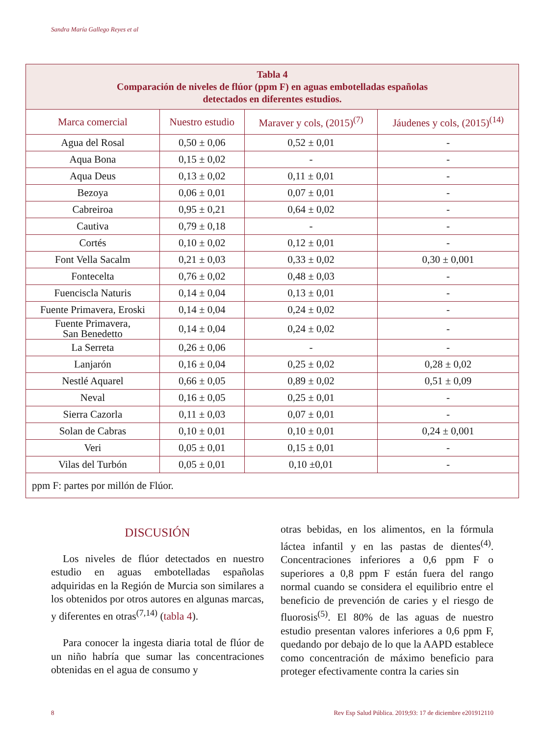Sandra María Gallego Reyes et al
| Tabla 4 Comparación de niveles de flúor (ppm F) en aguas embotelladas españolas detectados en diferentes estudios. | | | |
| Marca comercial | Nuestro estudio | Maraver y cols, (2015)<sup>(7)</sup> | Jáudenes y cols, (2015)<sup>(14)</sup> |
| Agua del Rosal | 0,50 ± 0,06 | 0,52 ± 0,01 | - |
| Aqua Bona | 0,15 ± 0,02 | - | - |
| Aqua Deus | 0,13 ± 0,02 | 0,11 ± 0,01 | - |
| Bezoya | 0,06 ± 0,01 | 0,07 ± 0,01 | - |
| Cabreiroa | 0,95 ± 0,21 | 0,64 ± 0,02 | - |
| Cautiva | 0,79 ± 0,18 | - | - |
| Cortés | 0,10 ± 0,02 | 0,12 ± 0,01 | - |
| Font Vella Sacalm | 0,21 ± 0,03 | 0,33 ± 0,02 | 0,30 ± 0,001 |
| Fontecelta | 0,76 ± 0,02 | 0,48 ± 0,03 | - |
| Fuenciscla Naturis | 0,14 ± 0,04 | 0,13 ± 0,01 | - |
| Fuente Primavera, Eroski | 0,14 ± 0,04 | 0,24 ± 0,02 | - |
| Fuente Primavera, San Benedetto | 0,14 ± 0,04 | 0,24 ± 0,02 | - |
| La Serreta | 0,26 ± 0,06 | - | - |
| Lanjarón | 0,16 ± 0,04 | 0,25 ± 0,02 | 0,28 ± 0,02 |
| Nestlé Aquarel | 0,66 ± 0,05 | 0,89 ± 0,02 | 0,51 ± 0,09 |
| Neval | 0,16 ± 0,05 | 0,25 ± 0,01 | - |
| Sierra Cazorla | 0,11 ± 0,03 | 0,07 ± 0,01 | - |
| Solan de Cabras | 0,10 ± 0,01 | 0,10 ± 0,01 | 0,24 ± 0,001 |
| Veri | 0,05 ± 0,01 | 0,15 ± 0,01 | - |
| Vilas del Turbón | 0,05 ± 0,01 | 0,10 ±0,01 | - |
| ppm F: partes por millón de Flúor. | | | |
DISCUSIÓN
Los niveles de flúor detectados en nuestro estudio en aguas embotelladas españolas adquiridas en la Región de Murcia son similares a los obtenidos por otros autores en algunas marcas, y diferentes en otras<sup>(7,14)</sup> (tabla 4).
Para conocer la ingesta diaria total de flúor de un niño habría que sumar las concentraciones obtenidas en el agua de consumo y
otras bebidas, en los alimentos, en la fórmula láctea infantil y en las pastas de dientes<sup>(4)</sup>. Concentraciones inferiores a 0,6 ppm F o superiores a 0,8 ppm F están fuera del rango normal cuando se considera el equilibrio entre el beneficio de prevención de caries y el riesgo de fluorosis<sup>(5)</sup>. El 80% de las aguas de nuestro estudio presentan valores inferiores a 0,6 ppm F, quedando por debajo de lo que la AAPD establece como concentración de máximo beneficio para proteger efectivamente contra la caries sin
8 Rev Esp Salud Pública. 2019;93: 17 de diciembre e201912110